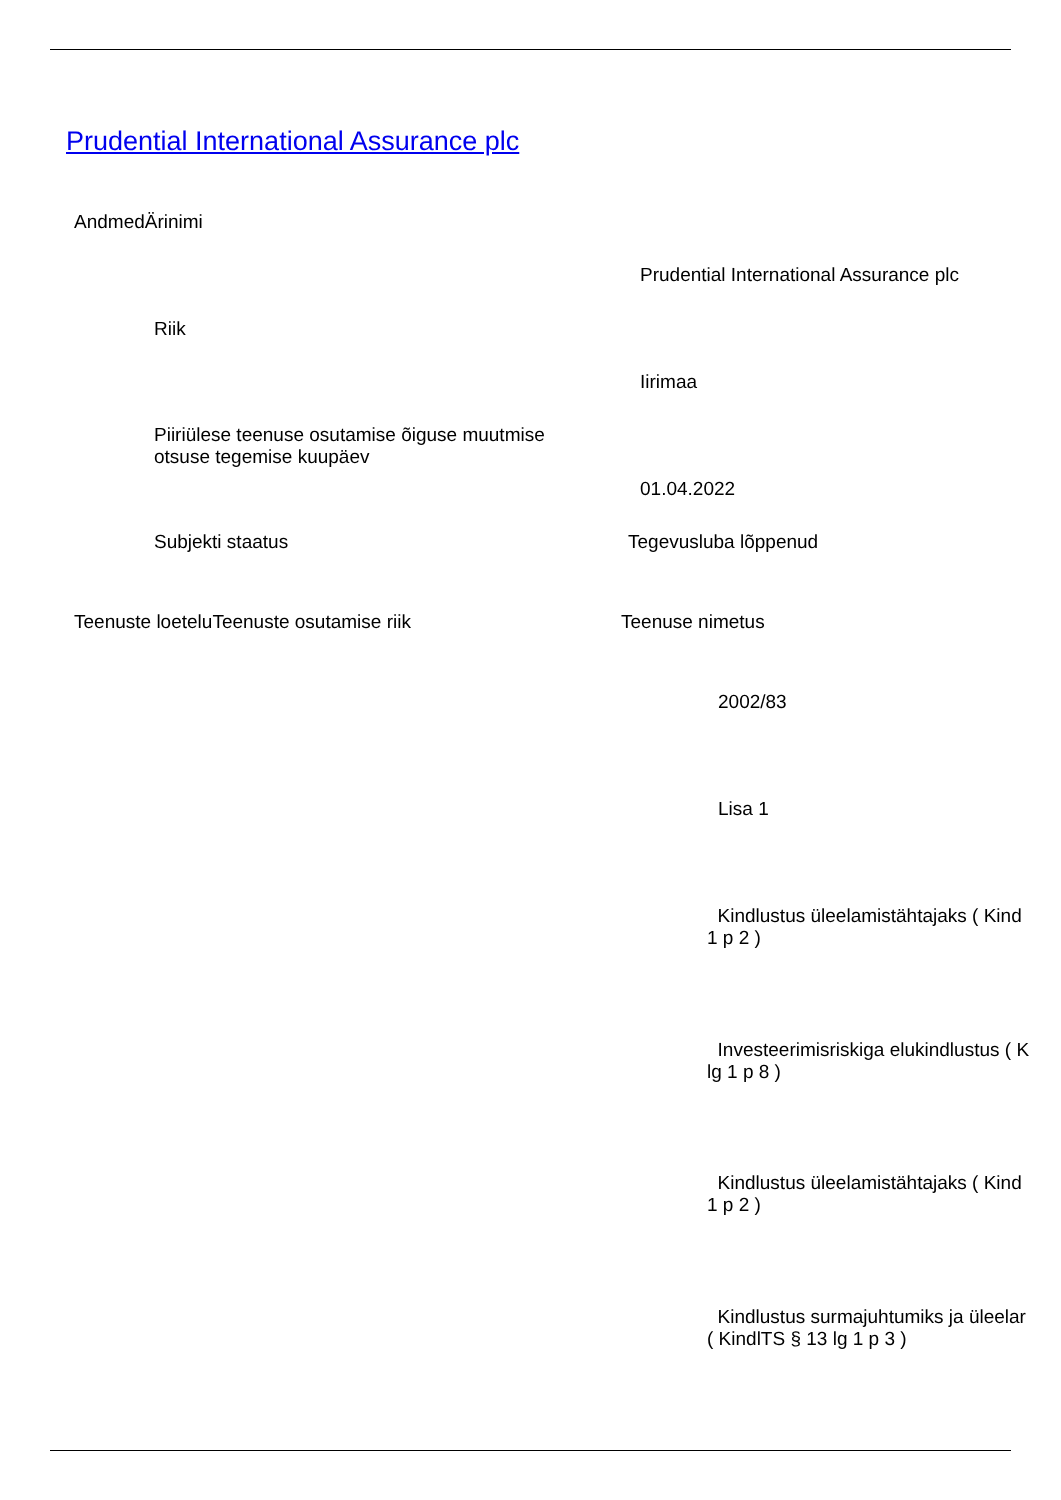Prudential International Assurance plc
AndmedÄrinimi
Prudential International Assurance plc
Riik
Iirimaa
Piiriülese teenuse osutamise õiguse muutmise
otsuse tegemise kuupäev
01.04.2022
Subjekti staatus Tegevusluba lõppenud
Teenuste loeteluTeenuste osutamise riik Teenuse nimetus
2002/83
Lisa 1
Kindlustus üleelamistähtajaks ( Kind
1 p 2 )
Investeerimisriskiga elukindlustus ( K
lg 1 p 8 )
Kindlustus üleelamistähtajaks ( Kind
1 p 2 )
Kindlustus surmajuhtumiks ja üleelar
( KindlTS § 13 lg 1 p 3 )